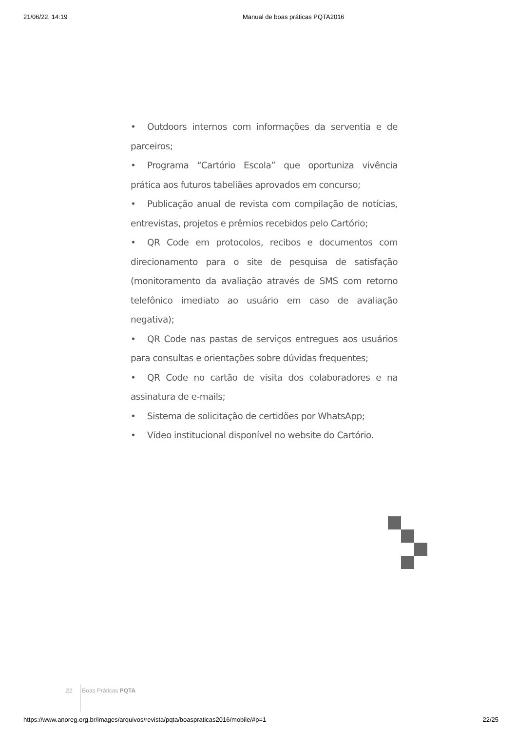21/06/22, 14:19 Manual de boas práticas PQTA2016
• Outdoors internos com informações da serventia e de parceiros;
• Programa “Cartório Escola” que oportuniza vivência prática aos futuros tabeliães aprovados em concurso;
• Publicação anual de revista com compilação de notícias, entrevistas, projetos e prêmios recebidos pelo Cartório;
• QR Code em protocolos, recibos e documentos com direcionamento para o site de pesquisa de satisfação (monitoramento da avaliação através de SMS com retorno telefônico imediato ao usuário em caso de avaliação negativa);
• QR Code nas pastas de serviços entregues aos usuários para consultas e orientações sobre dúvidas frequentes;
• QR Code no cartão de visita dos colaboradores e na assinatura de e-mails;
• Sistema de solicitação de certidões por WhatsApp;
• Vídeo institucional disponível no website do Cartório.
22 Boas Práticas PQTA
https://www.anoreg.org.br/images/arquivos/revista/pqta/boaspraticas2016/mobile/#p=1 22/25